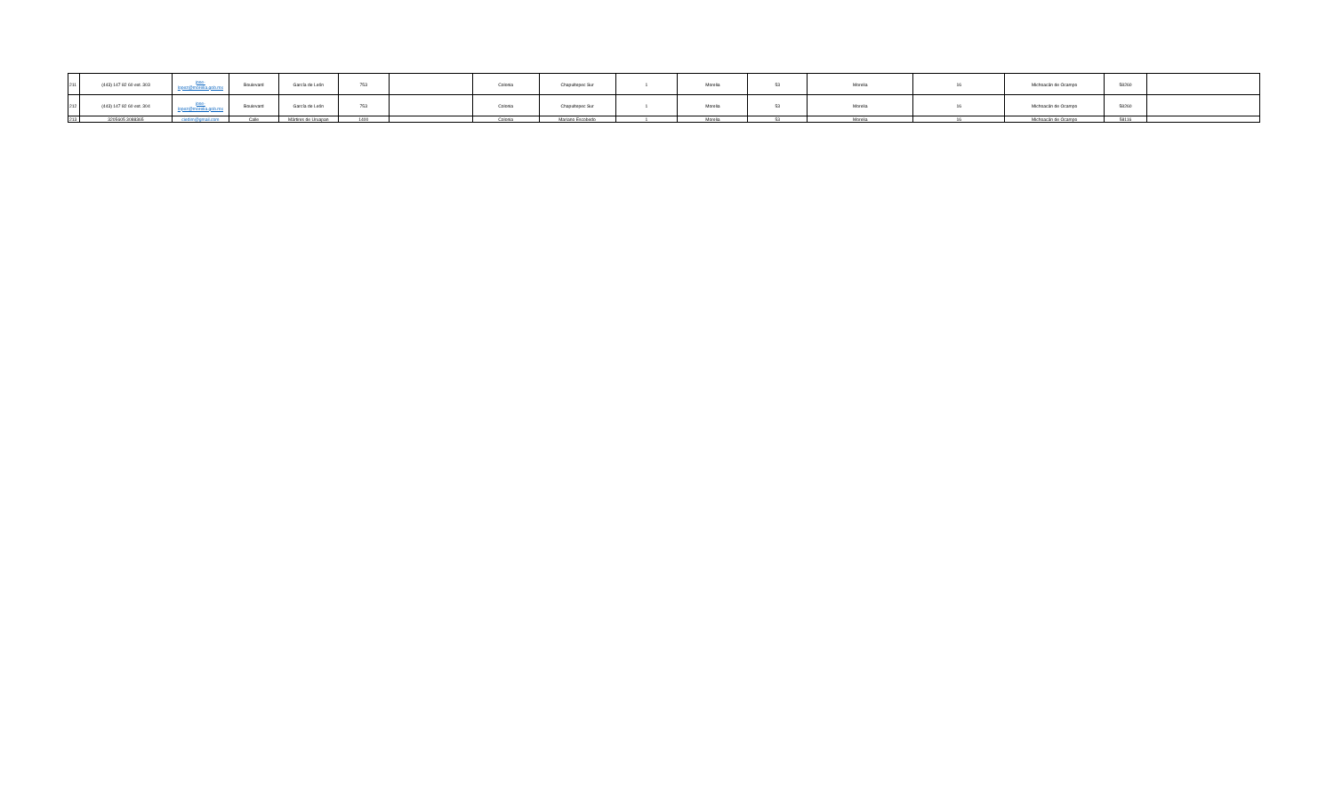| 211 | (443) 147 82 60 ext. 303 | jose-lopez@morelia.gob.mx | Boulevard | García de León | 753 | | Colonia | Chapultepec Sur | 1 | Morelia | 53 | Morelia | 16 | Michoacán de Ocampo | 58260 | |
| 212 | (443) 147 82 60 ext. 304 | jose-lopez@morelia.gob.mx | Boulevard | García de León | 753 | | Colonia | Chapultepec Sur | 1 | Morelia | 53 | Morelia | 16 | Michoacán de Ocampo | 58260 | |
| 213 | 3205605 3088365 | ciedim@gmail.com | Calle | Mártires de Uruapan | 1400 | | Colonia | Mariano Escobedo | 1 | Morelia | 53 | Morelia | 16 | Michoacán de Ocampo | 58116 | |